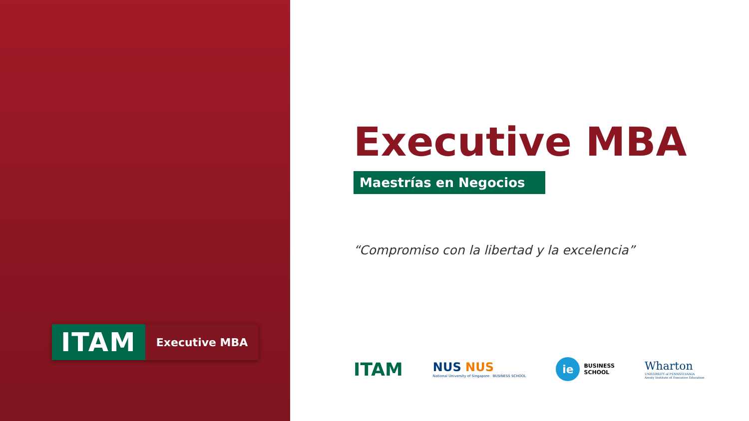ITAM
Executive MBA
Executive MBA
Maestrías en Negocios
“Compromiso con la libertad y la excelencia”
ITAM
NUS NUS
National University of Singapore BUSINESS SCHOOL
ie
BUSINESS
SCHOOL
Wharton
UNIVERSITY of PENNSYLVANIA
Aresty Institute of Executive Education